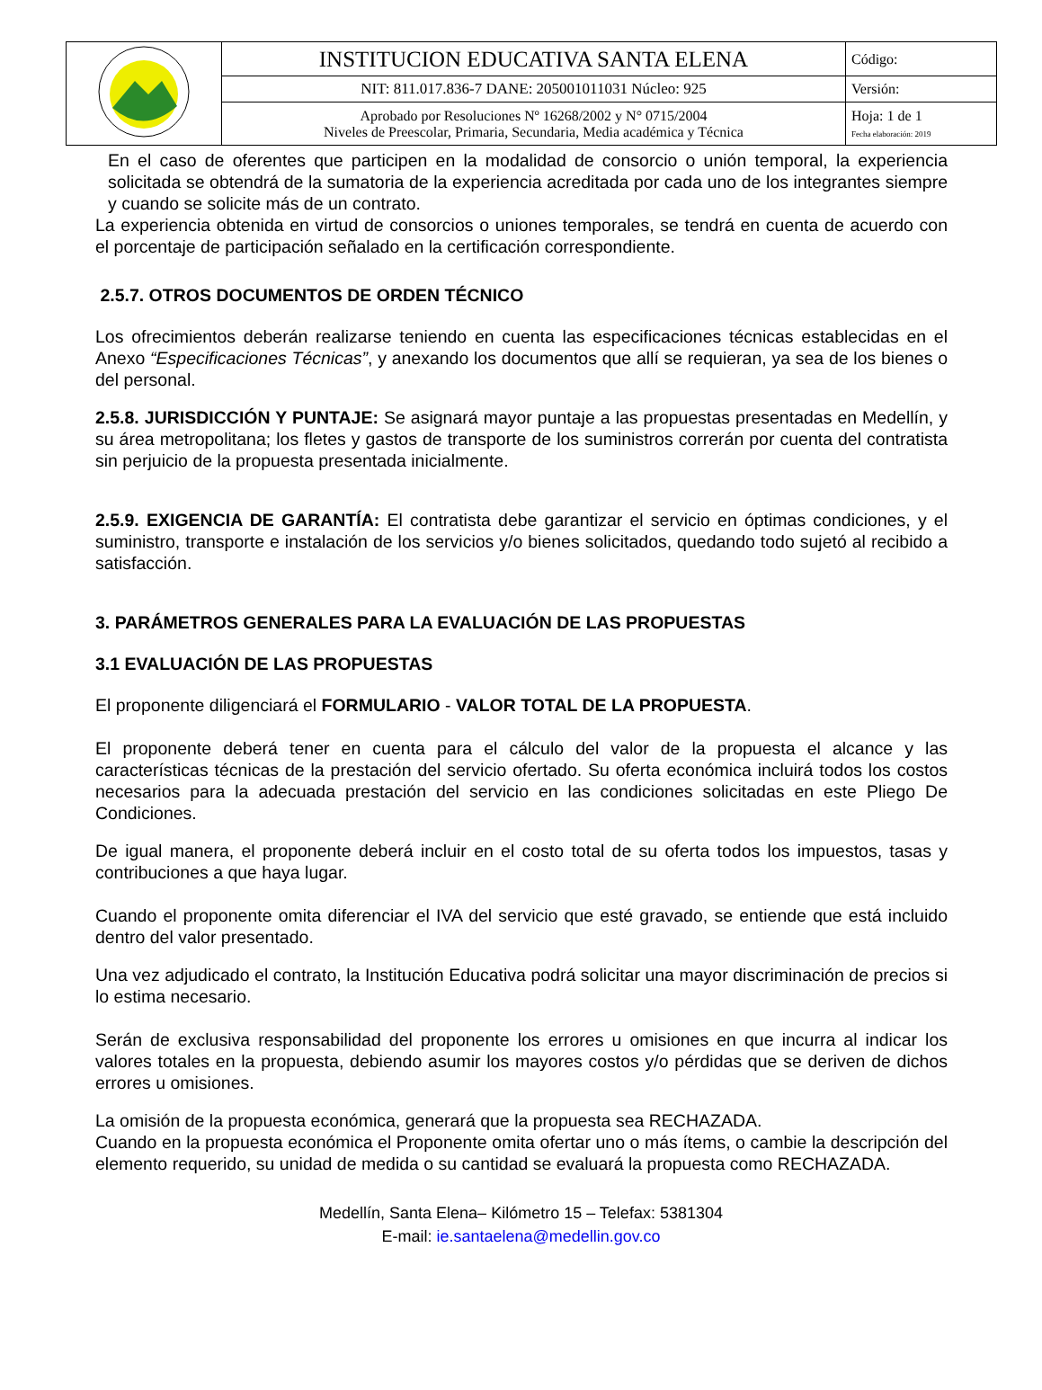| | INSTITUCION EDUCATIVA SANTA ELENA | Código: |
| | NIT: 811.017.836-7 DANE: 205001011031 Núcleo: 925 | Versión: |
| | Aprobado por Resoluciones Nº 16268/2002 y N° 0715/2004 Niveles de Preescolar, Primaria, Secundaria, Media académica y Técnica | Hoja: 1 de 1 Fecha elaboración: 2019 |
En el caso de oferentes que participen en la modalidad de consorcio o unión temporal, la experiencia solicitada se obtendrá de la sumatoria de la experiencia acreditada por cada uno de los integrantes siempre y cuando se solicite más de un contrato.
La experiencia obtenida en virtud de consorcios o uniones temporales, se tendrá en cuenta de acuerdo con el porcentaje de participación señalado en la certificación correspondiente.
2.5.7. OTROS DOCUMENTOS DE ORDEN TÉCNICO
Los ofrecimientos deberán realizarse teniendo en cuenta las especificaciones técnicas establecidas en el Anexo “Especificaciones Técnicas”, y anexando los documentos que allí se requieran, ya sea de los bienes o del personal.
2.5.8. JURISDICCIÓN Y PUNTAJE: Se asignará mayor puntaje a las propuestas presentadas en Medellín, y su área metropolitana; los fletes y gastos de transporte de los suministros correrán por cuenta del contratista sin perjuicio de la propuesta presentada inicialmente.
2.5.9. EXIGENCIA DE GARANTÍA: El contratista debe garantizar el servicio en óptimas condiciones, y el suministro, transporte e instalación de los servicios y/o bienes solicitados, quedando todo sujetó al recibido a satisfacción.
3. PARÁMETROS GENERALES PARA LA EVALUACIÓN DE LAS PROPUESTAS
3.1 EVALUACIÓN DE LAS PROPUESTAS
El proponente diligenciará el FORMULARIO - VALOR TOTAL DE LA PROPUESTA.
El proponente deberá tener en cuenta para el cálculo del valor de la propuesta el alcance y las características técnicas de la prestación del servicio ofertado. Su oferta económica incluirá todos los costos necesarios para la adecuada prestación del servicio en las condiciones solicitadas en este Pliego De Condiciones.
De igual manera, el proponente deberá incluir en el costo total de su oferta todos los impuestos, tasas y contribuciones a que haya lugar.
Cuando el proponente omita diferenciar el IVA del servicio que esté gravado, se entiende que está incluido dentro del valor presentado.
Una vez adjudicado el contrato, la Institución Educativa podrá solicitar una mayor discriminación de precios si lo estima necesario.
Serán de exclusiva responsabilidad del proponente los errores u omisiones en que incurra al indicar los valores totales en la propuesta, debiendo asumir los mayores costos y/o pérdidas que se deriven de dichos errores u omisiones.
La omisión de la propuesta económica, generará que la propuesta sea RECHAZADA.
Cuando en la propuesta económica el Proponente omita ofertar uno o más ítems, o cambie la descripción del elemento requerido, su unidad de medida o su cantidad se evaluará la propuesta como RECHAZADA.
Medellín, Santa Elena– Kilómetro 15 – Telefax: 5381304
E-mail: ie.santaelena@medellin.gov.co